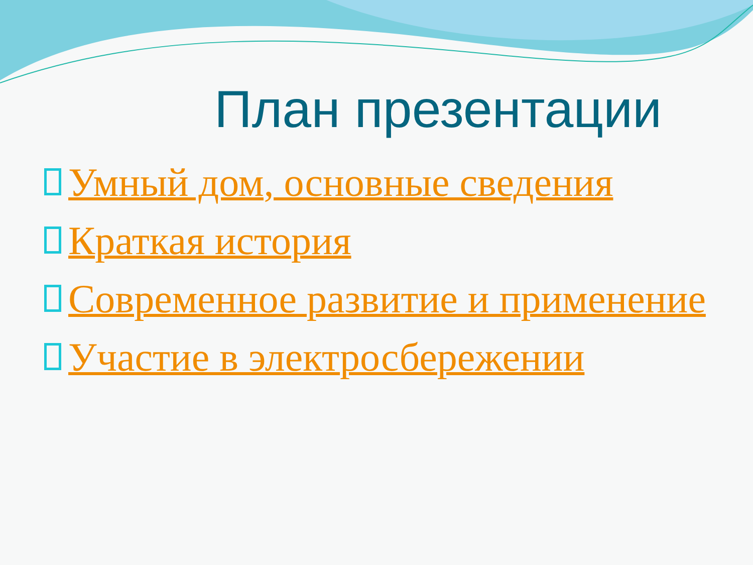План презентации
Умный дом, основные сведения
Краткая история
Современное развитие и применение
Участие в электросбережении